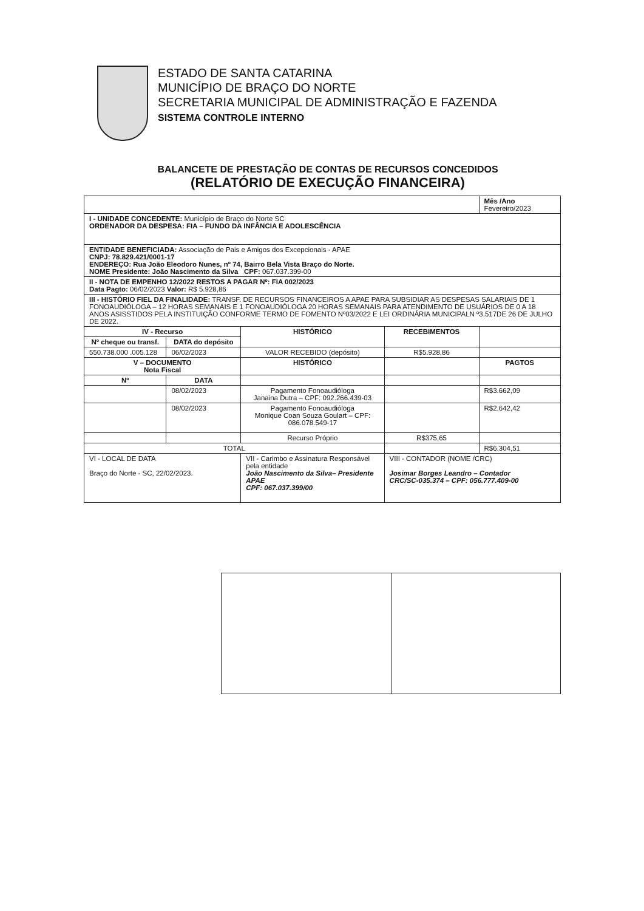ESTADO DE SANTA CATARINA
MUNICÍPIO DE BRAÇO DO NORTE
SECRETARIA MUNICIPAL DE ADMINISTRAÇÃO E FAZENDA
SISTEMA CONTROLE INTERNO
BALANCETE DE PRESTAÇÃO DE CONTAS DE RECURSOS CONCEDIDOS
(RELATÓRIO DE EXECUÇÃO FINANCEIRA)
| | | | | Mês /Ano Fevereiro/2023 |
| I - UNIDADE CONCEDENTE: Município de Braço do Norte SC ORDENADOR DA DESPESA: FIA – FUNDO DA INFÂNCIA E ADOLESCÊNCIA | | | | |
| ENTIDADE BENEFICIADA: Associação de Pais e Amigos dos Excepcionais - APAE CNPJ: 78.829.421/0001-17 ENDEREÇO: Rua João Eleodoro Nunes, nº 74, Bairro Bela Vista Braço do Norte. NOME Presidente: João Nascimento da Silva CPF: 067.037.399-00 | | | | |
| II - NOTA DE EMPENHO 12/2022 RESTOS A PAGAR Nº: FIA 002/2023 Data Pagto: 06/02/2023 Valor: R$ 5.928,86 | | | | |
| III - HISTÓRIO FIEL DA FINALIDADE: TRANSF. DE RECURSOS FINANCEIROS A APAE PARA SUBSIDIAR AS DESPESAS SALARIAIS DE 1 FONOAUDIÓLOGA – 12 HORAS SEMANAIS E 1 FONOAUDIÓLOGA 20 HORAS SEMANAIS PARA ATENDIMENTO DE USUÁRIOS DE 0 A 18 ANOS ASISSTIDOS PELA INSTITUIÇÃO CONFORME TERMO DE FOMENTO Nº03/2022 E LEI ORDINÁRIA MUNICIPALN º3.517DE 26 DE JULHO DE 2022. | | | | |
| IV - Recurso | | HISTÓRICO | RECEBIMENTOS | |
| Nº cheque ou transf. | DATA do depósito | | | |
| 550.738.000 .005.128 | 06/02/2023 | VALOR RECEBIDO (depósito) | R$5.928,86 | |
| V – DOCUMENTO Nota Fiscal | | HISTÓRICO | | PAGTOS |
| Nº | DATA | | | |
| | 08/02/2023 | Pagamento Fonoaudióloga Janaina Dutra – CPF: 092.266.439-03 | | R$3.662,09 |
| | 08/02/2023 | Pagamento Fonoaudióloga Monique Coan Souza Goulart – CPF: 086.078.549-17 | | R$2.642,42 |
| | | Recurso Próprio | R$375,65 | |
| TOTAL | | | | R$6.304,51 |
| VI - LOCAL DE DATA Braço do Norte - SC, 22/02/2023. | | VII - Carimbo e Assinatura Responsável pela entidade João Nascimento da Silva– Presidente APAE CPF: 067.037.399/00 | VIII - CONTADOR (NOME /CRC) Josimar Borges Leandro – Contador CRC/SC-035.374 – CPF: 056.777.409-00 | |